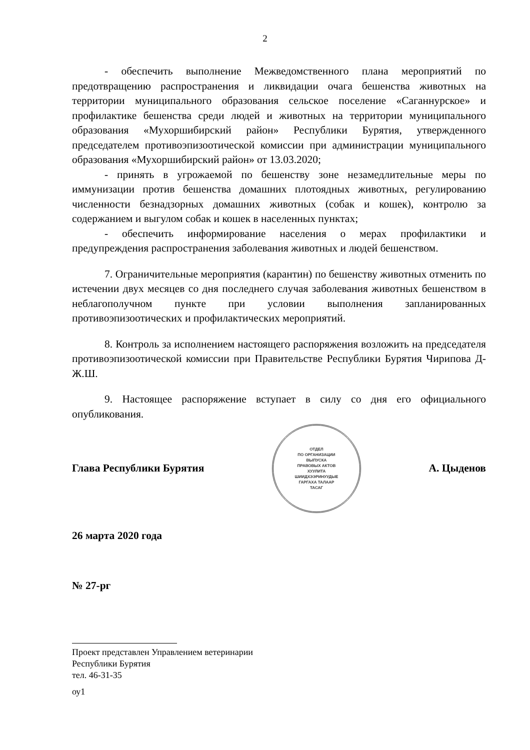2
- обеспечить выполнение Межведомственного плана мероприятий по предотвращению распространения и ликвидации очага бешенства животных на территории муниципального образования сельское поселение «Саганнурское» и профилактике бешенства среди людей и животных на территории муниципального образования «Мухоршибирский район» Республики Бурятия, утвержденного председателем противоэпизоотической комиссии при администрации муниципального образования «Мухоршибирский район» от 13.03.2020;
- принять в угрожаемой по бешенству зоне незамедлительные меры по иммунизации против бешенства домашних плотоядных животных, регулированию численности безнадзорных домашних животных (собак и кошек), контролю за содержанием и выгулом собак и кошек в населенных пунктах;
- обеспечить информирование населения о мерах профилактики и предупреждения распространения заболевания животных и людей бешенством.
7. Ограничительные мероприятия (карантин) по бешенству животных отменить по истечении двух месяцев со дня последнего случая заболевания животных бешенством в неблагополучном пункте при условии выполнения запланированных противоэпизоотических и профилактических мероприятий.
8. Контроль за исполнением настоящего распоряжения возложить на председателя противоэпизоотической комиссии при Правительстве Республики Бурятия Чирипова Д-Ж.Ш.
9. Настоящее распоряжение вступает в силу со дня его официального опубликования.
Глава Республики Бурятия
ОТДЕЛ
ПО ОРГАНИЗАЦИИ
ВЫПУСКА
ПРАВОВЫХ АКТОВ
ХУУЛИТА
ШИИДХЭЭРИНУУДЫЕ
ГАРГАХА ТАЛААР
ТАСАГ
А. Цыденов
26 марта 2020 года
№ 27-рг
Проект представлен Управлением ветеринарии
Республики Бурятия
тел. 46-31-35
оу1